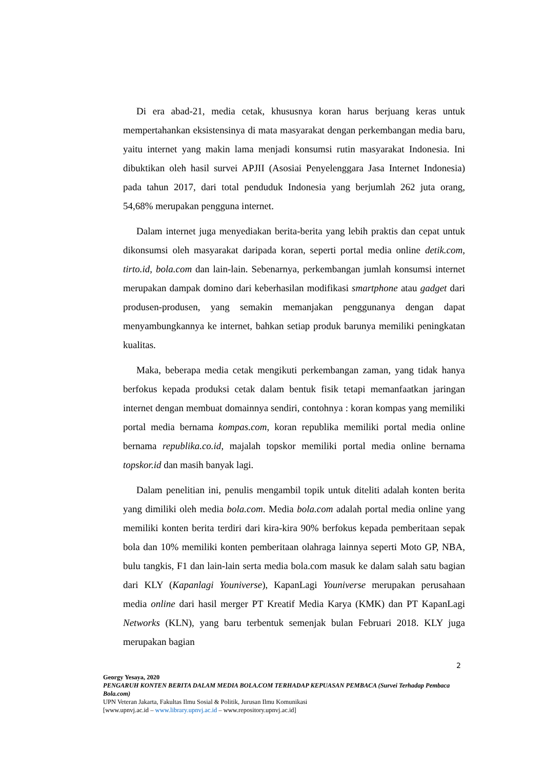Di era abad-21, media cetak, khususnya koran harus berjuang keras untuk mempertahankan eksistensinya di mata masyarakat dengan perkembangan media baru, yaitu internet yang makin lama menjadi konsumsi rutin masyarakat Indonesia. Ini dibuktikan oleh hasil survei APJII (Asosiai Penyelenggara Jasa Internet Indonesia) pada tahun 2017, dari total penduduk Indonesia yang berjumlah 262 juta orang, 54,68% merupakan pengguna internet.
Dalam internet juga menyediakan berita-berita yang lebih praktis dan cepat untuk dikonsumsi oleh masyarakat daripada koran, seperti portal media online detik.com, tirto.id, bola.com dan lain-lain. Sebenarnya, perkembangan jumlah konsumsi internet merupakan dampak domino dari keberhasilan modifikasi smartphone atau gadget dari produsen-produsen, yang semakin memanjakan penggunanya dengan dapat menyambungkannya ke internet, bahkan setiap produk barunya memiliki peningkatan kualitas.
Maka, beberapa media cetak mengikuti perkembangan zaman, yang tidak hanya berfokus kepada produksi cetak dalam bentuk fisik tetapi memanfaatkan jaringan internet dengan membuat domainnya sendiri, contohnya : koran kompas yang memiliki portal media bernama kompas.com, koran republika memiliki portal media online bernama republika.co.id, majalah topskor memiliki portal media online bernama topskor.id dan masih banyak lagi.
Dalam penelitian ini, penulis mengambil topik untuk diteliti adalah konten berita yang dimiliki oleh media bola.com. Media bola.com adalah portal media online yang memiliki konten berita terdiri dari kira-kira 90% berfokus kepada pemberitaan sepak bola dan 10% memiliki konten pemberitaan olahraga lainnya seperti Moto GP, NBA, bulu tangkis, F1 dan lain-lain serta media bola.com masuk ke dalam salah satu bagian dari KLY (Kapanlagi Youniverse), KapanLagi Youniverse merupakan perusahaan media online dari hasil merger PT Kreatif Media Karya (KMK) dan PT KapanLagi Networks (KLN), yang baru terbentuk semenjak bulan Februari 2018. KLY juga merupakan bagian
2
Georgy Yesaya, 2020
PENGARUH KONTEN BERITA DALAM MEDIA BOLA.COM TERHADAP KEPUASAN PEMBACA (Survei Terhadap Pembaca Bola.com)
UPN Veteran Jakarta, Fakultas Ilmu Sosial & Politik, Jurusan Ilmu Komunikasi
[www.upnvj.ac.id – www.library.upnvj.ac.id – www.repository.upnvj.ac.id]